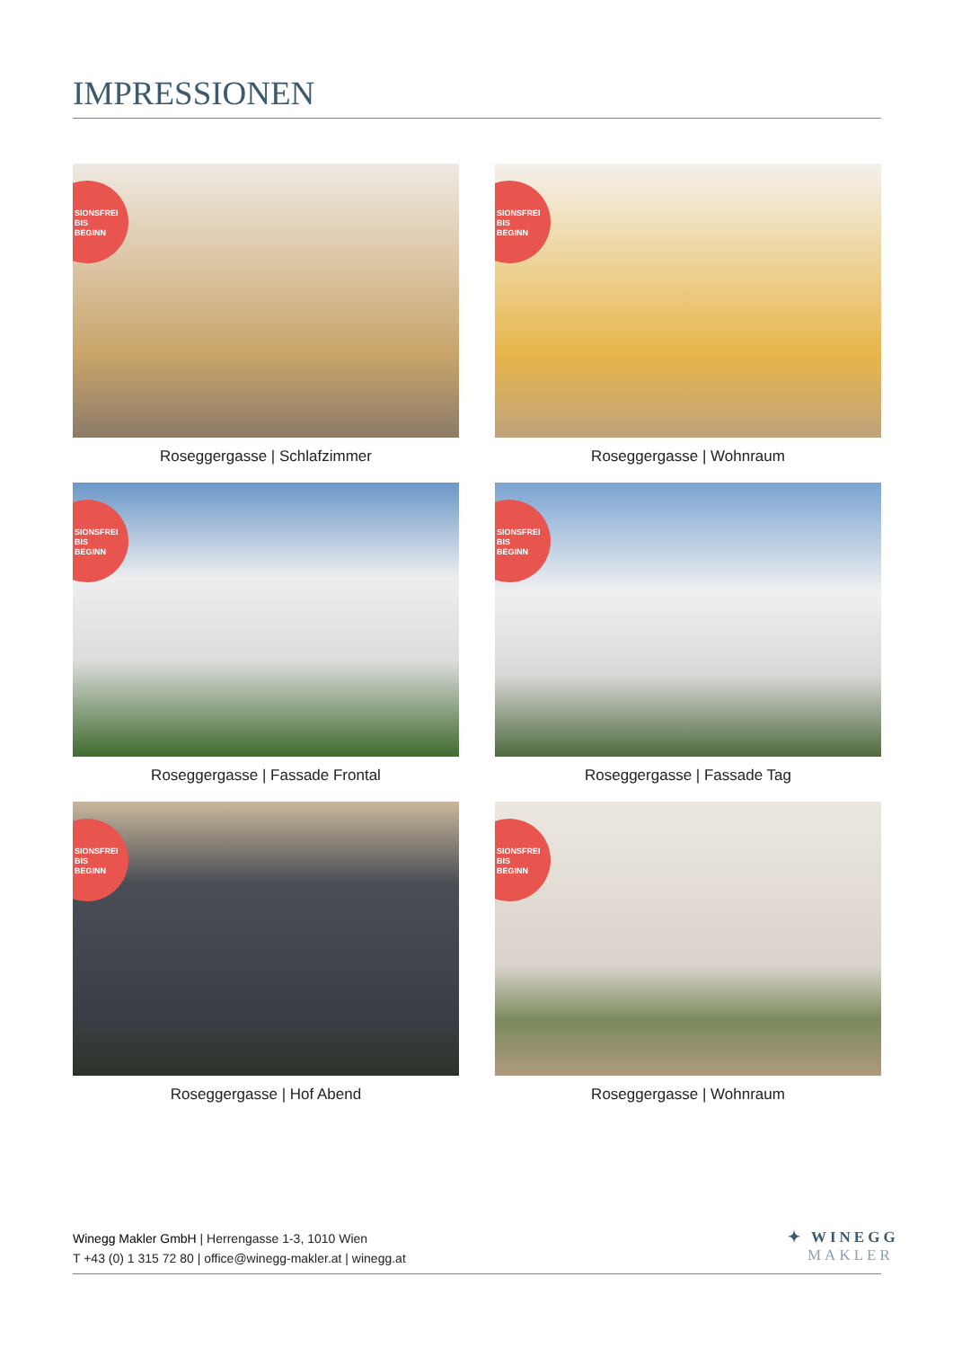IMPRESSIONEN
SIONSFREI
BIS
BEGINN
Roseggergasse | Schlafzimmer
SIONSFREI
BIS
BEGINN
Roseggergasse | Wohnraum
SIONSFREI
BIS
BEGINN
Roseggergasse | Fassade Frontal
SIONSFREI
BIS
BEGINN
Roseggergasse | Fassade Tag
SIONSFREI
BIS
BEGINN
Roseggergasse | Hof Abend
SIONSFREI
BIS
BEGINN
Roseggergasse | Wohnraum
Winegg Makler GmbH | Herrengasse 1-3, 1010 Wien
T +43 (0) 1 315 72 80 | office@winegg-makler.at | winegg.at
✦ WINEGG
MAKLER